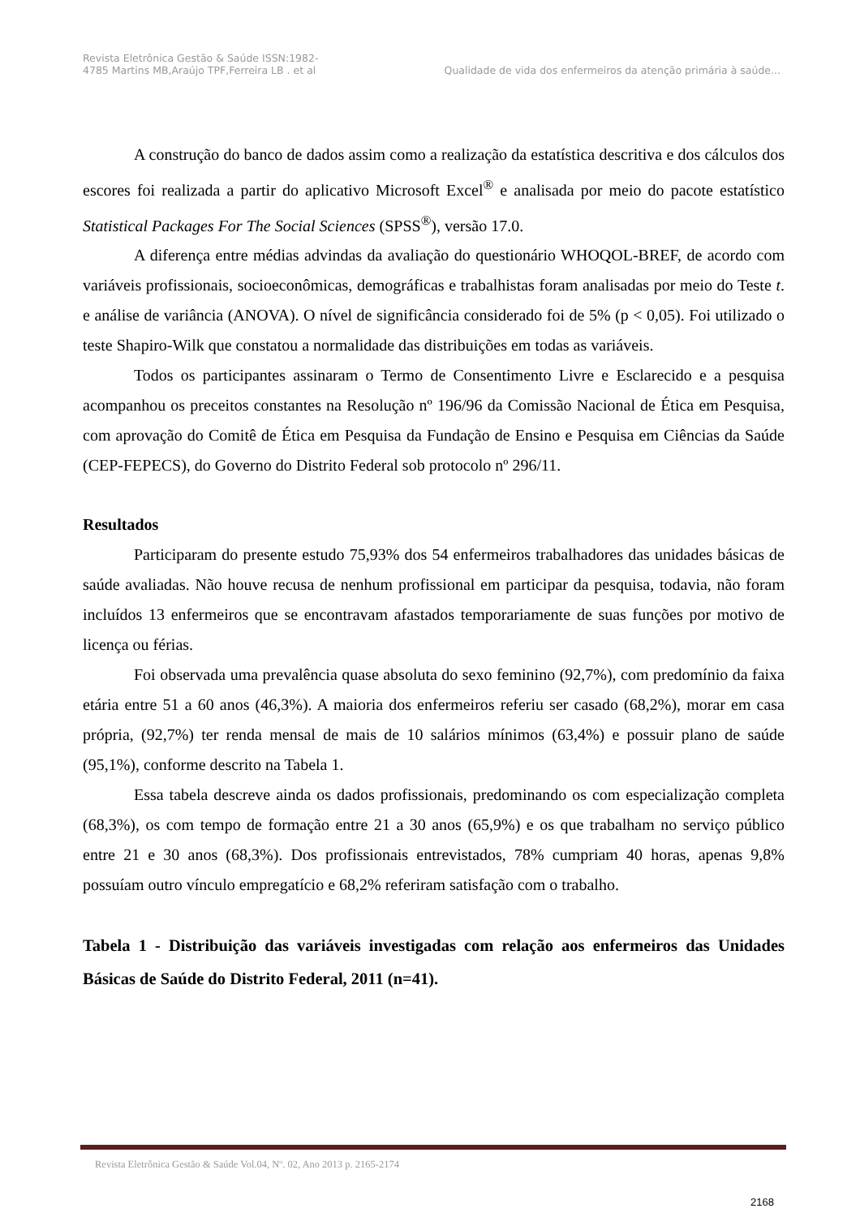Revista Eletrônica Gestão & Saúde ISSN:1982-
4785 Martins MB,Araújo TPF,Ferreira LB . et al
Qualidade de vida dos enfermeiros da atenção primária à saúde...
A construção do banco de dados assim como a realização da estatística descritiva e dos cálculos dos escores foi realizada a partir do aplicativo Microsoft Excel<sup>®</sup> e analisada por meio do pacote estatístico Statistical Packages For The Social Sciences (SPSS<sup>®</sup>), versão 17.0.
A diferença entre médias advindas da avaliação do questionário WHOQOL-BREF, de acordo com variáveis profissionais, socioeconômicas, demográficas e trabalhistas foram analisadas por meio do Teste t. e análise de variância (ANOVA). O nível de significância considerado foi de 5% (p < 0,05). Foi utilizado o teste Shapiro-Wilk que constatou a normalidade das distribuições em todas as variáveis.
Todos os participantes assinaram o Termo de Consentimento Livre e Esclarecido e a pesquisa acompanhou os preceitos constantes na Resolução nº 196/96 da Comissão Nacional de Ética em Pesquisa, com aprovação do Comitê de Ética em Pesquisa da Fundação de Ensino e Pesquisa em Ciências da Saúde (CEP-FEPECS), do Governo do Distrito Federal sob protocolo nº 296/11.
Resultados
Participaram do presente estudo 75,93% dos 54 enfermeiros trabalhadores das unidades básicas de saúde avaliadas. Não houve recusa de nenhum profissional em participar da pesquisa, todavia, não foram incluídos 13 enfermeiros que se encontravam afastados temporariamente de suas funções por motivo de licença ou férias.
Foi observada uma prevalência quase absoluta do sexo feminino (92,7%), com predomínio da faixa etária entre 51 a 60 anos (46,3%). A maioria dos enfermeiros referiu ser casado (68,2%), morar em casa própria, (92,7%) ter renda mensal de mais de 10 salários mínimos (63,4%) e possuir plano de saúde (95,1%), conforme descrito na Tabela 1.
Essa tabela descreve ainda os dados profissionais, predominando os com especialização completa (68,3%), os com tempo de formação entre 21 a 30 anos (65,9%) e os que trabalham no serviço público entre 21 e 30 anos (68,3%). Dos profissionais entrevistados, 78% cumpriam 40 horas, apenas 9,8% possuíam outro vínculo empregatício e 68,2% referiram satisfação com o trabalho.
Tabela 1 - Distribuição das variáveis investigadas com relação aos enfermeiros das Unidades Básicas de Saúde do Distrito Federal, 2011 (n=41).
Revista Eletrônica Gestão & Saúde Vol.04, Nº. 02, Ano 2013 p. 2165-2174
2168